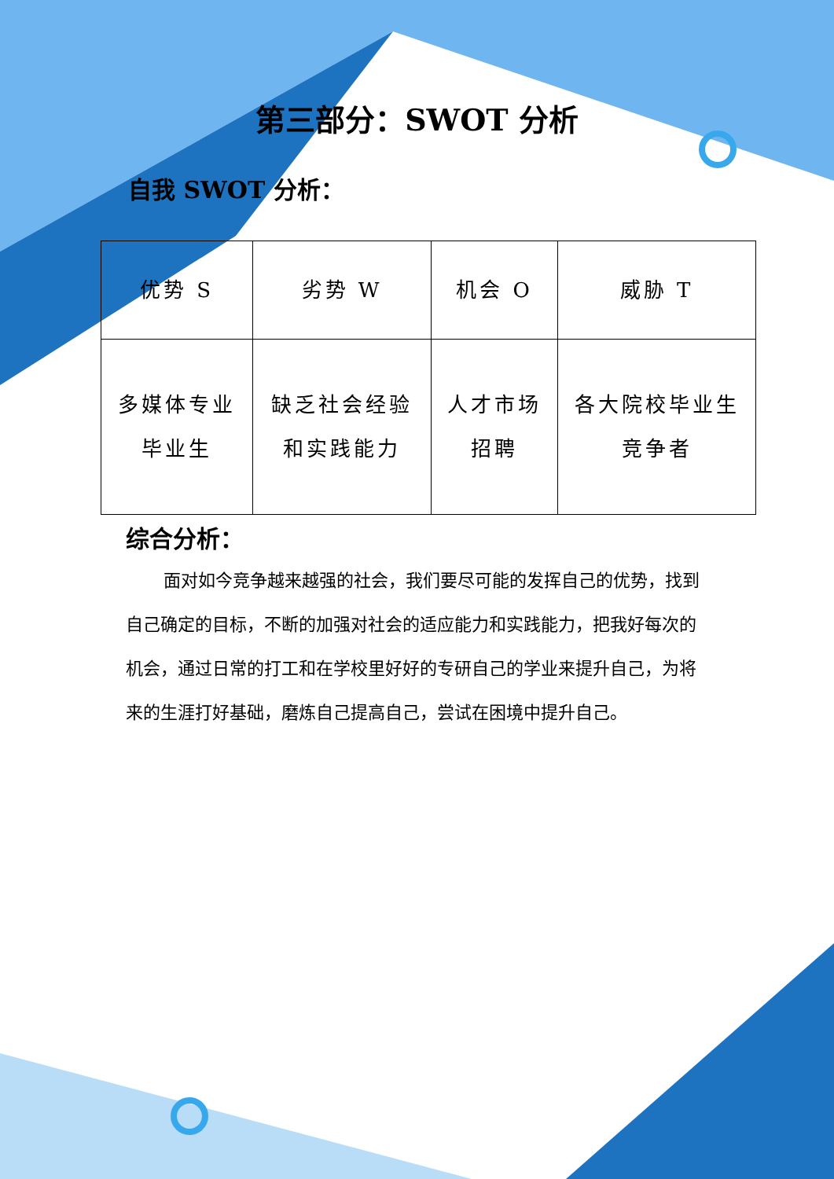第三部分：SWOT 分析
自我 SWOT 分析：
| 优势 S | 劣势 W | 机会 O | 威胁 T |
| --- | --- | --- | --- |
| 多媒体专业 毕业生 | 缺乏社会经验 和实践能力 | 人才市场 招聘 | 各大院校毕业生 竞争者 |
综合分析：
面对如今竞争越来越强的社会，我们要尽可能的发挥自己的优势，找到自己确定的目标，不断的加强对社会的适应能力和实践能力，把我好每次的机会，通过日常的打工和在学校里好好的专研自己的学业来提升自己，为将来的生涯打好基础，磨炼自己提高自己，尝试在困境中提升自己。